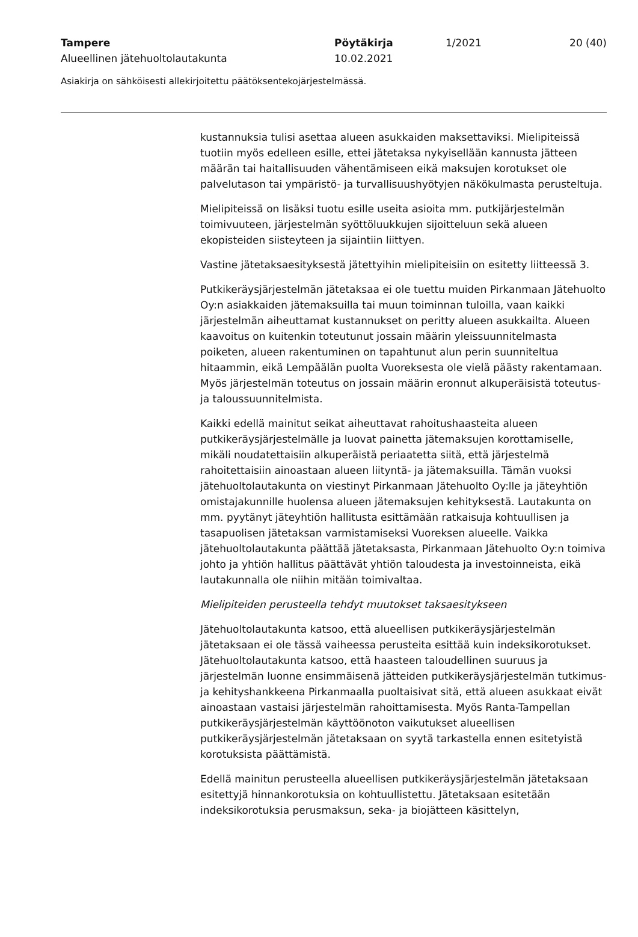Tampere Pöytäkirja 1/2021 20 (40)
Alueellinen jätehuoltolautakunta 10.02.2021
Asiakirja on sähköisesti allekirjoitettu päätöksentekojärjestelmässä.
kustannuksia tulisi asettaa alueen asukkaiden maksettaviksi. Mielipiteissä tuotiin myös edelleen esille, ettei jätetaksa nykyisellään kannusta jätteen määrän tai haitallisuuden vähentämiseen eikä maksujen korotukset ole palvelutason tai ympäristö- ja turvallisuushyötyjen näkökulmasta perusteltuja.
Mielipiteissä on lisäksi tuotu esille useita asioita mm. putkijärjestelmän toimivuuteen, järjestelmän syöttöluukkujen sijoitteluun sekä alueen ekopisteiden siisteyteen ja sijaintiin liittyen.
Vastine jätetaksaesityksestä jätettyihin mielipiteisiin on esitetty liitteessä 3.
Putkikeräysjärjestelmän jätetaksaa ei ole tuettu muiden Pirkanmaan Jätehuolto Oy:n asiakkaiden jätemaksuilla tai muun toiminnan tuloilla, vaan kaikki järjestelmän aiheuttamat kustannukset on peritty alueen asukkailta. Alueen kaavoitus on kuitenkin toteutunut jossain määrin yleissuunnitelmasta poiketen, alueen rakentuminen on tapahtunut alun perin suunniteltua hitaammin, eikä Lempäälän puolta Vuoreksesta ole vielä päästy rakentamaan. Myös järjestelmän toteutus on jossain määrin eronnut alkuperäisistä toteutus- ja taloussuunnitelmista.
Kaikki edellä mainitut seikat aiheuttavat rahoitushaasteita alueen putkikeräysjärjestelmälle ja luovat painetta jätemaksujen korottamiselle, mikäli noudatettaisiin alkuperäistä periaatetta siitä, että järjestelmä rahoitettaisiin ainoastaan alueen liityntä- ja jätemaksuilla. Tämän vuoksi jätehuoltolautakunta on viestinyt Pirkanmaan Jätehuolto Oy:lle ja jäteyhtiön omistajakunnille huolensa alueen jätemaksujen kehityksestä. Lautakunta on mm. pyytänyt jäteyhtiön hallitusta esittämään ratkaisuja kohtuullisen ja tasapuolisen jätetaksan varmistamiseksi Vuoreksen alueelle. Vaikka jätehuoltolautakunta päättää jätetaksasta, Pirkanmaan Jätehuolto Oy:n toimiva johto ja yhtiön hallitus päättävät yhtiön taloudesta ja investoinneista, eikä lautakunnalla ole niihin mitään toimivaltaa.
Mielipiteiden perusteella tehdyt muutokset taksaesitykseen
Jätehuoltolautakunta katsoo, että alueellisen putkikeräysjärjestelmän jätetaksaan ei ole tässä vaiheessa perusteita esittää kuin indeksikorotukset. Jätehuoltolautakunta katsoo, että haasteen taloudellinen suuruus ja järjestelmän luonne ensimmäisenä jätteiden putkikeräysjärjestelmän tutkimus- ja kehityshankkeena Pirkanmaalla puoltaisivat sitä, että alueen asukkaat eivät ainoastaan vastaisi järjestelmän rahoittamisesta. Myös Ranta-Tampellan putkikeräysjärjestelmän käyttöönoton vaikutukset alueellisen putkikeräysjärjestelmän jätetaksaan on syytä tarkastella ennen esitetyistä korotuksista päättämistä.
Edellä mainitun perusteella alueellisen putkikeräysjärjestelmän jätetaksaan esitettyjä hinnankorotuksia on kohtuullistettu. Jätetaksaan esitetään indeksikorotuksia perusmaksun, seka- ja biojätteen käsittelyn,